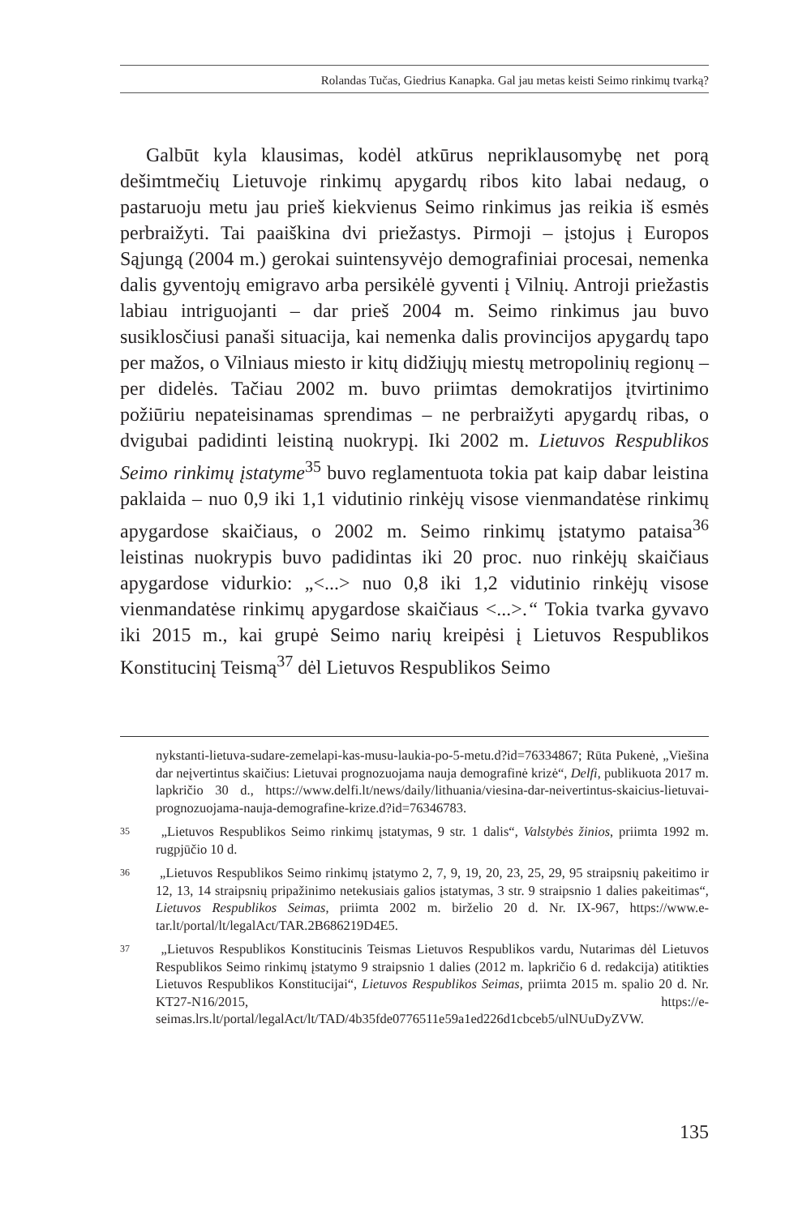Rolandas Tučas, Giedrius Kanapka. Gal jau metas keisti Seimo rinkimų tvarką?
Galbūt kyla klausimas, kodėl atkūrus nepriklausomybę net porą dešimtmečių Lietuvoje rinkimų apygardų ribos kito labai nedaug, o pastaruoju metu jau prieš kiekvienus Seimo rinkimus jas reikia iš esmės perbraižyti. Tai paaiškina dvi priežastys. Pirmoji – įstojus į Europos Sąjungą (2004 m.) gerokai suintensyvėjo demografiniai procesai, nemenka dalis gyventojų emigravo arba persikėlė gyventi į Vilnių. Antroji priežastis labiau intriguojanti – dar prieš 2004 m. Seimo rinkimus jau buvo susiklosčiusi panaši situacija, kai nemenka dalis provincijos apygardų tapo per mažos, o Vilniaus miesto ir kitų didžiųjų miestų metropolinių regionų – per didelės. Tačiau 2002 m. buvo priimtas demokratijos įtvirtinimo požiūriu nepateisinamas sprendimas – ne perbraižyti apygardų ribas, o dvigubai padidinti leistiną nuokrypį. Iki 2002 m. Lietuvos Respublikos Seimo rinkimų įstatyme<sup>35</sup> buvo reglamentuota tokia pat kaip dabar leistina paklaida – nuo 0,9 iki 1,1 vidutinio rinkėjų visose vienmandatėse rinkimų apygardose skaičiaus, o 2002 m. Seimo rinkimų įstatymo pataisa<sup>36</sup> leistinas nuokrypis buvo padidintas iki 20 proc. nuo rinkėjų skaičiaus apygardose vidurkio: „<...> nuo 0,8 iki 1,2 vidutinio rinkėjų visose vienmandatėse rinkimų apygardose skaičiaus <...>.“ Tokia tvarka gyvavo iki 2015 m., kai grupė Seimo narių kreipėsi į Lietuvos Respublikos Konstitucinį Teismą<sup>37</sup> dėl Lietuvos Respublikos Seimo
nykstanti-lietuva-sudare-zemelapi-kas-musu-laukia-po-5-metu.d?id=76334867; Rūta Pukenė, „Viešina dar neįvertintus skaičius: Lietuvai prognozuojama nauja demografinė krizė“, Delfi, publikuota 2017 m. lapkričio 30 d., https://www.delfi.lt/news/daily/lithuania/viesina-dar-neivertintus-skaicius-lietuvai-prognozuojama-nauja-demografine-krize.d?id=76346783.
35 „Lietuvos Respublikos Seimo rinkimų įstatymas, 9 str. 1 dalis“, Valstybės žinios, priimta 1992 m. rugpjūčio 10 d.
36 „Lietuvos Respublikos Seimo rinkimų įstatymo 2, 7, 9, 19, 20, 23, 25, 29, 95 straipsnių pakeitimo ir 12, 13, 14 straipsnių pripažinimo netekusiais galios įstatymas, 3 str. 9 straipsnio 1 dalies pakeitimas“, Lietuvos Respublikos Seimas, priimta 2002 m. birželio 20 d. Nr. IX-967, https://www.e-tar.lt/portal/lt/legalAct/TAR.2B686219D4E5.
37 „Lietuvos Respublikos Konstitucinis Teismas Lietuvos Respublikos vardu, Nutarimas dėl Lietuvos Respublikos Seimo rinkimų įstatymo 9 straipsnio 1 dalies (2012 m. lapkričio 6 d. redakcija) atitikties Lietuvos Respublikos Konstitucijai“, Lietuvos Respublikos Seimas, priimta 2015 m. spalio 20 d. Nr. KT27-N16/2015, https://e-seimas.lrs.lt/portal/legalAct/lt/TAD/4b35fde0776511e59a1ed226d1cbceb5/ulNUuDyZVW.
135